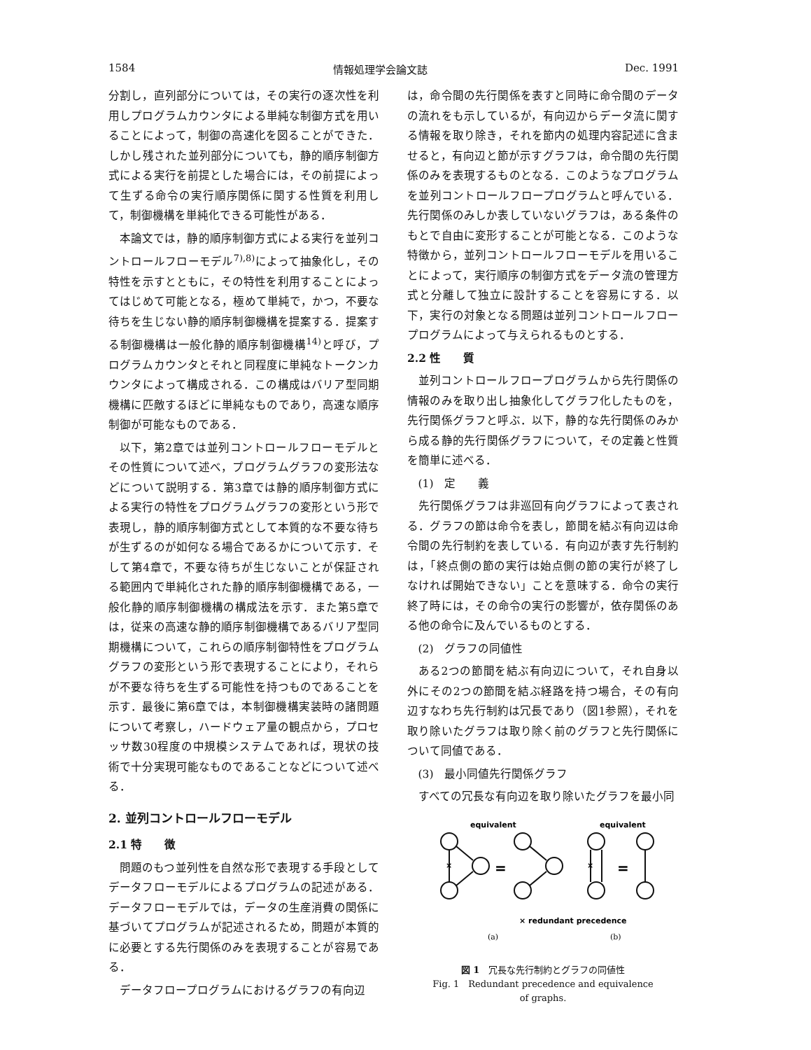1584 情報処理学会論文誌 Dec. 1991
分割し，直列部分については，その実行の逐次性を利用しプログラムカウンタによる単純な制御方式を用いることによって，制御の高速化を図ることができた．しかし残された並列部分についても，静的順序制御方式による実行を前提とした場合には，その前提によって生ずる命令の実行順序関係に関する性質を利用して，制御機構を単純化できる可能性がある．
本論文では，静的順序制御方式による実行を並列コントロールフローモデル<sup>7),8)</sup>によって抽象化し，その特性を示すとともに，その特性を利用することによってはじめて可能となる，極めて単純で，かつ，不要な待ちを生じない静的順序制御機構を提案する．提案する制御機構は一般化静的順序制御機構<sup>14)</sup>と呼び，プログラムカウンタとそれと同程度に単純なトークンカウンタによって構成される．この構成はバリア型同期機構に匹敵するほどに単純なものであり，高速な順序制御が可能なものである．
以下，第2章では並列コントロールフローモデルとその性質について述べ，プログラムグラフの変形法などについて説明する．第3章では静的順序制御方式による実行の特性をプログラムグラフの変形という形で表現し，静的順序制御方式として本質的な不要な待ちが生ずるのが如何なる場合であるかについて示す．そして第4章で，不要な待ちが生じないことが保証される範囲内で単純化された静的順序制御機構である，一般化静的順序制御機構の構成法を示す．また第5章では，従来の高速な静的順序制御機構であるバリア型同期機構について，これらの順序制御特性をプログラムグラフの変形という形で表現することにより，それらが不要な待ちを生ずる可能性を持つものであることを示す．最後に第6章では，本制御機構実装時の諸問題について考察し，ハードウェア量の観点から，プロセッサ数30程度の中規模システムであれば，現状の技術で十分実現可能なものであることなどについて述べる．
2. 並列コントロールフローモデル
2.1 特　　徴
問題のもつ並列性を自然な形で表現する手段としてデータフローモデルによるプログラムの記述がある．データフローモデルでは，データの生産消費の関係に基づいてプログラムが記述されるため，問題が本質的に必要とする先行関係のみを表現することが容易である．
データフロープログラムにおけるグラフの有向辺
は，命令間の先行関係を表すと同時に命令間のデータの流れをも示しているが，有向辺からデータ流に関する情報を取り除き，それを節内の処理内容記述に含ませると，有向辺と節が示すグラフは，命令間の先行関係のみを表現するものとなる．このようなプログラムを並列コントロールフロープログラムと呼んでいる．先行関係のみしか表していないグラフは，ある条件のもとで自由に変形することが可能となる．このような特徴から，並列コントロールフローモデルを用いることによって，実行順序の制御方式をデータ流の管理方式と分離して独立に設計することを容易にする．以下，実行の対象となる問題は並列コントロールフロープログラムによって与えられるものとする．
2.2 性　　質
並列コントロールフロープログラムから先行関係の情報のみを取り出し抽象化してグラフ化したものを，先行関係グラフと呼ぶ．以下，静的な先行関係のみから成る静的先行関係グラフについて，その定義と性質を簡単に述べる．
(1)　定　　義
先行関係グラフは非巡回有向グラフによって表される．グラフの節は命令を表し，節間を結ぶ有向辺は命令間の先行制約を表している．有向辺が表す先行制約は，「終点側の節の実行は始点側の節の実行が終了しなければ開始できない」ことを意味する．命令の実行終了時には，その命令の実行の影響が，依存関係のある他の命令に及んでいるものとする．
(2)　グラフの同値性
ある2つの節間を結ぶ有向辺について，それ自身以外にその2つの節間を結ぶ経路を持つ場合，その有向辺すなわち先行制約は冗長であり（図1参照），それを取り除いたグラフは取り除く前のグラフと先行関係について同値である．
(3)　最小同値先行関係グラフ
すべての冗長な有向辺を取り除いたグラフを最小同
equivalent
equivalent
=
=
×
×
× redundant precedence
(a)
(b)
図 1　冗長な先行制約とグラフの同値性
Fig. 1　Redundant precedence and equivalence
of graphs.